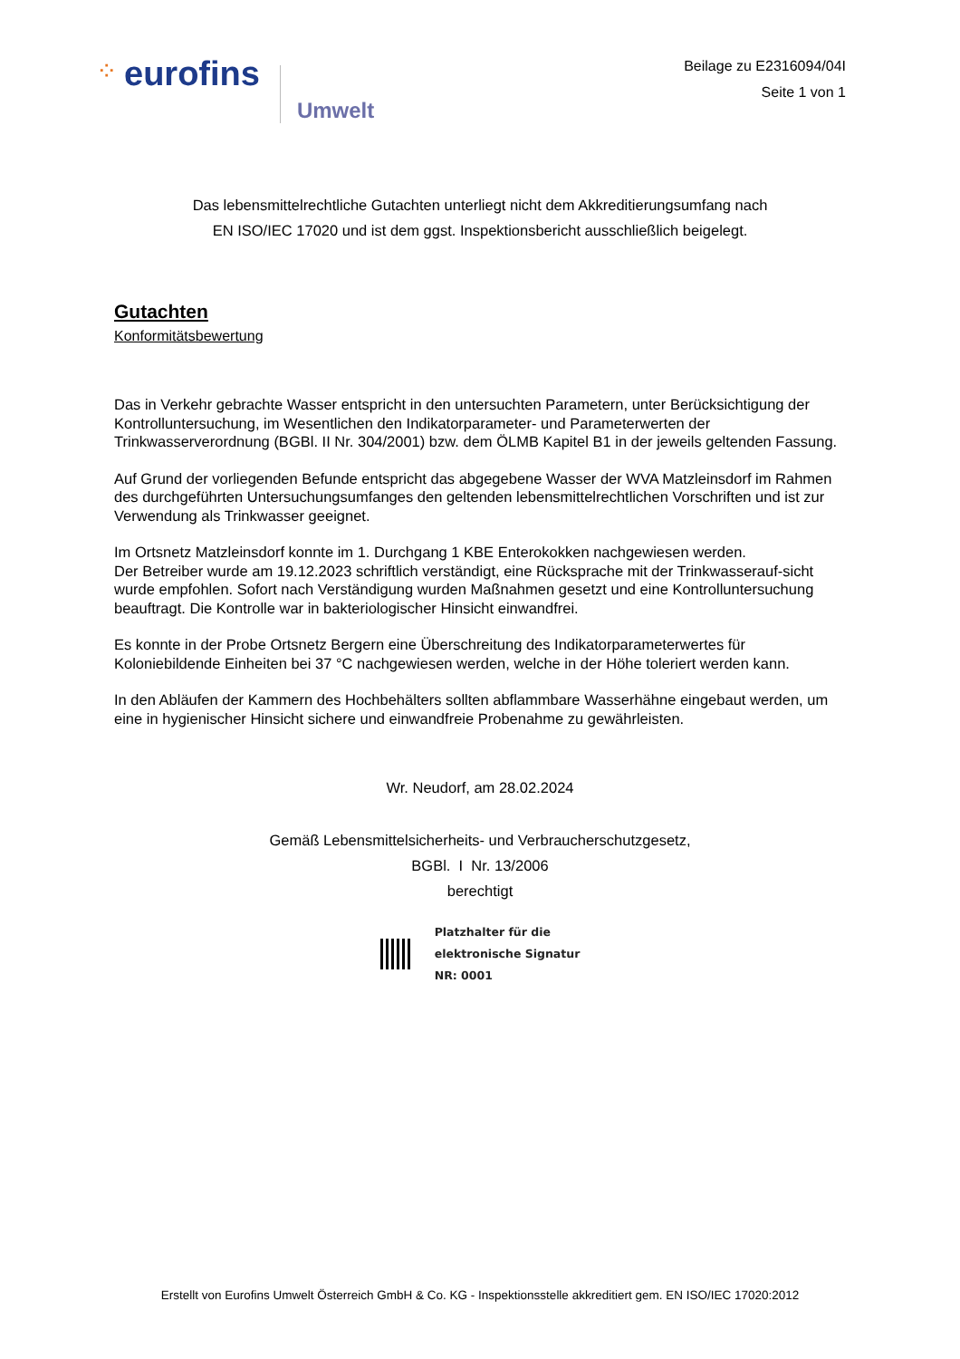⁘ eurofins
Umwelt
Beilage zu E2316094/04I
Seite 1 von 1
Das lebensmittelrechtliche Gutachten unterliegt nicht dem Akkreditierungsumfang nach
EN ISO/IEC 17020 und ist dem ggst. Inspektionsbericht ausschließlich beigelegt.
Gutachten
Konformitätsbewertung
Das in Verkehr gebrachte Wasser entspricht in den untersuchten Parametern, unter Berücksichtigung der Kontrolluntersuchung, im Wesentlichen den Indikatorparameter- und Parameterwerten der Trinkwasserverordnung (BGBl. II Nr. 304/2001) bzw. dem ÖLMB Kapitel B1 in der jeweils geltenden Fassung.
Auf Grund der vorliegenden Befunde entspricht das abgegebene Wasser der WVA Matzleinsdorf im Rahmen des durchgeführten Untersuchungsumfanges den geltenden lebensmittelrechtlichen Vorschriften und ist zur Verwendung als Trinkwasser geeignet.
Im Ortsnetz Matzleinsdorf konnte im 1. Durchgang 1 KBE Enterokokken nachgewiesen werden.
Der Betreiber wurde am 19.12.2023 schriftlich verständigt, eine Rücksprache mit der Trinkwasserauf-sicht wurde empfohlen. Sofort nach Verständigung wurden Maßnahmen gesetzt und eine Kontrolluntersuchung beauftragt. Die Kontrolle war in bakteriologischer Hinsicht einwandfrei.
Es konnte in der Probe Ortsnetz Bergern eine Überschreitung des Indikatorparameterwertes für Koloniebildende Einheiten bei 37 °C nachgewiesen werden, welche in der Höhe toleriert werden kann.
In den Abläufen der Kammern des Hochbehälters sollten abflammbare Wasserhähne eingebaut werden, um eine in hygienischer Hinsicht sichere und einwandfreie Probenahme zu gewährleisten.
Wr. Neudorf, am 28.02.2024
Gemäß Lebensmittelsicherheits- und Verbraucherschutzgesetz,
BGBl. I Nr. 13/2006
berechtigt
Platzhalter für die
elektronische Signatur
NR: 0001
Erstellt von Eurofins Umwelt Österreich GmbH & Co. KG - Inspektionsstelle akkreditiert gem. EN ISO/IEC 17020:2012